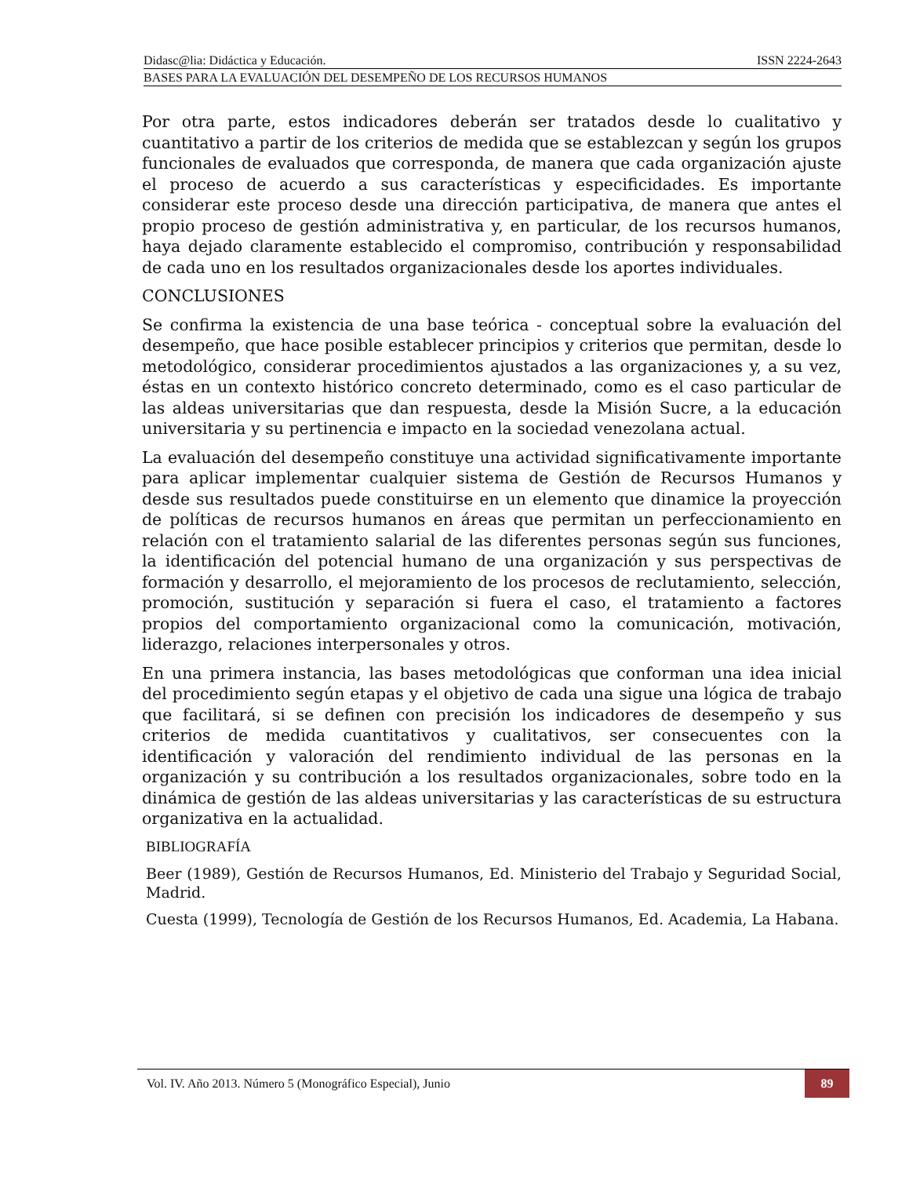Didasc@lia: Didáctica y Educación. ISSN 2224-2643
BASES PARA LA EVALUACIÓN DEL DESEMPEÑO DE LOS RECURSOS HUMANOS
Por otra parte, estos indicadores deberán ser tratados desde lo cualitativo y cuantitativo a partir de los criterios de medida que se establezcan y según los grupos funcionales de evaluados que corresponda, de manera que cada organización ajuste el proceso de acuerdo a sus características y especificidades. Es importante considerar este proceso desde una dirección participativa, de manera que antes el propio proceso de gestión administrativa y, en particular, de los recursos humanos, haya dejado claramente establecido el compromiso, contribución y responsabilidad de cada uno en los resultados organizacionales desde los aportes individuales.
CONCLUSIONES
Se confirma la existencia de una base teórica - conceptual sobre la evaluación del desempeño, que hace posible establecer principios y criterios que permitan, desde lo metodológico, considerar procedimientos ajustados a las organizaciones y, a su vez, éstas en un contexto histórico concreto determinado, como es el caso particular de las aldeas universitarias que dan respuesta, desde la Misión Sucre, a la educación universitaria y su pertinencia e impacto en la sociedad venezolana actual.
La evaluación del desempeño constituye una actividad significativamente importante para aplicar implementar cualquier sistema de Gestión de Recursos Humanos y desde sus resultados puede constituirse en un elemento que dinamice la proyección de políticas de recursos humanos en áreas que permitan un perfeccionamiento en relación con el tratamiento salarial de las diferentes personas según sus funciones, la identificación del potencial humano de una organización y sus perspectivas de formación y desarrollo, el mejoramiento de los procesos de reclutamiento, selección, promoción, sustitución y separación si fuera el caso, el tratamiento a factores propios del comportamiento organizacional como la comunicación, motivación, liderazgo, relaciones interpersonales y otros.
En una primera instancia, las bases metodológicas que conforman una idea inicial del procedimiento según etapas y el objetivo de cada una sigue una lógica de trabajo que facilitará, si se definen con precisión los indicadores de desempeño y sus criterios de medida cuantitativos y cualitativos, ser consecuentes con la identificación y valoración del rendimiento individual de las personas en la organización y su contribución a los resultados organizacionales, sobre todo en la dinámica de gestión de las aldeas universitarias y las características de su estructura organizativa en la actualidad.
BIBLIOGRAFÍA
Beer (1989), Gestión de Recursos Humanos, Ed. Ministerio del Trabajo y Seguridad Social, Madrid.
Cuesta (1999), Tecnología de Gestión de los Recursos Humanos, Ed. Academia, La Habana.
Vol. IV. Año 2013. Número 5 (Monográfico Especial), Junio 89